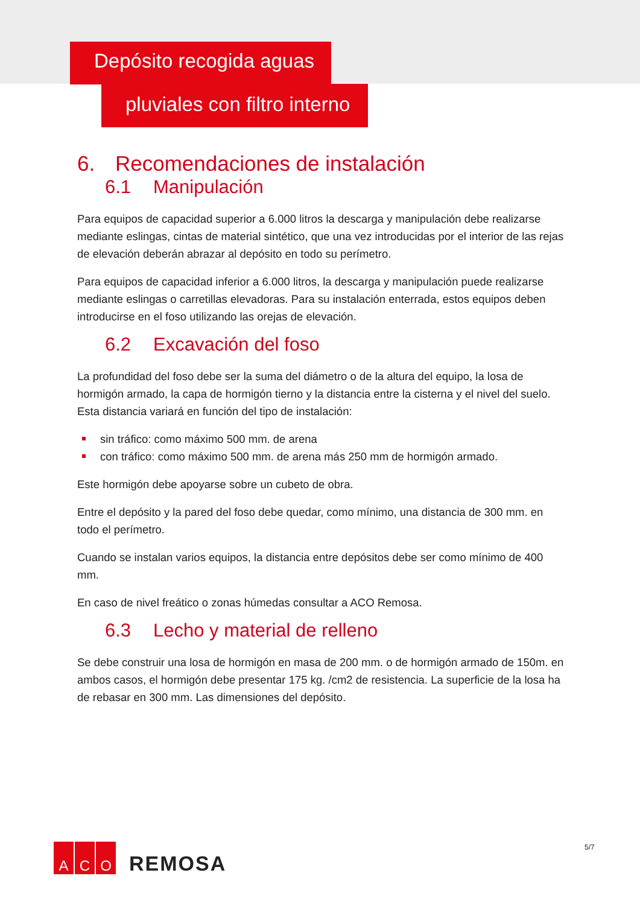Depósito recogida aguas
pluviales con filtro interno
6. Recomendaciones de instalación
6.1 Manipulación
Para equipos de capacidad superior a 6.000 litros la descarga y manipulación debe realizarse mediante eslingas, cintas de material sintético, que una vez introducidas por el interior de las rejas de elevación deberán abrazar al depósito en todo su perímetro.
Para equipos de capacidad inferior a 6.000 litros, la descarga y manipulación puede realizarse mediante eslingas o carretillas elevadoras. Para su instalación enterrada, estos equipos deben introducirse en el foso utilizando las orejas de elevación.
6.2 Excavación del foso
La profundidad del foso debe ser la suma del diámetro o de la altura del equipo, la losa de hormigón armado, la capa de hormigón tierno y la distancia entre la cisterna y el nivel del suelo. Esta distancia variará en función del tipo de instalación:
sin tráfico: como máximo 500 mm. de arena
con tráfico: como máximo 500 mm. de arena más 250 mm de hormigón armado.
Este hormigón debe apoyarse sobre un cubeto de obra.
Entre el depósito y la pared del foso debe quedar, como mínimo, una distancia de 300 mm. en todo el perímetro.
Cuando se instalan varios equipos, la distancia entre depósitos debe ser como mínimo de 400 mm.
En caso de nivel freático o zonas húmedas consultar a ACO Remosa.
6.3 Lecho y material de relleno
Se debe construir una losa de hormigón en masa de 200 mm. o de hormigón armado de 150m. en ambos casos, el hormigón debe presentar 175 kg. /cm2 de resistencia. La superficie de la losa ha de rebasar en 300 mm. Las dimensiones del depósito.
A C O
REMOSA
5/7